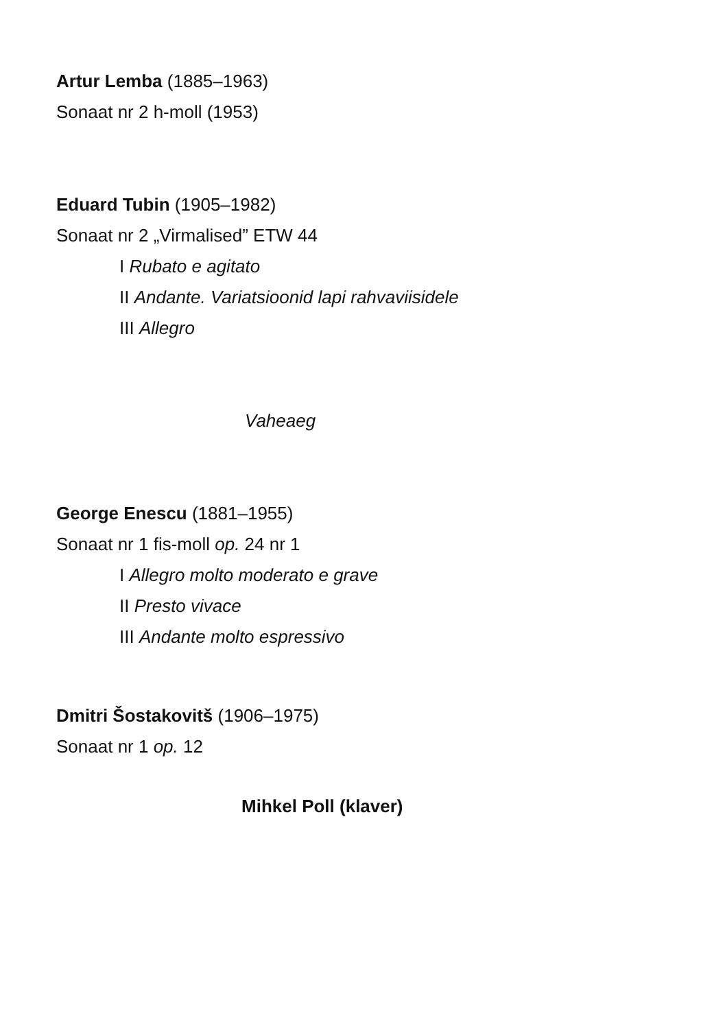Artur Lemba (1885–1963)
Sonaat nr 2 h-moll (1953)
Eduard Tubin (1905–1982)
Sonaat nr 2 „Virmalised” ETW 44
I Rubato e agitato
II Andante. Variatsioonid lapi rahvaviisidele
III Allegro
Vaheaeg
George Enescu (1881–1955)
Sonaat nr 1 fis-moll op. 24 nr 1
I Allegro molto moderato e grave
II Presto vivace
III Andante molto espressivo
Dmitri Šostakovitš (1906–1975)
Sonaat nr 1 op. 12
Mihkel Poll (klaver)